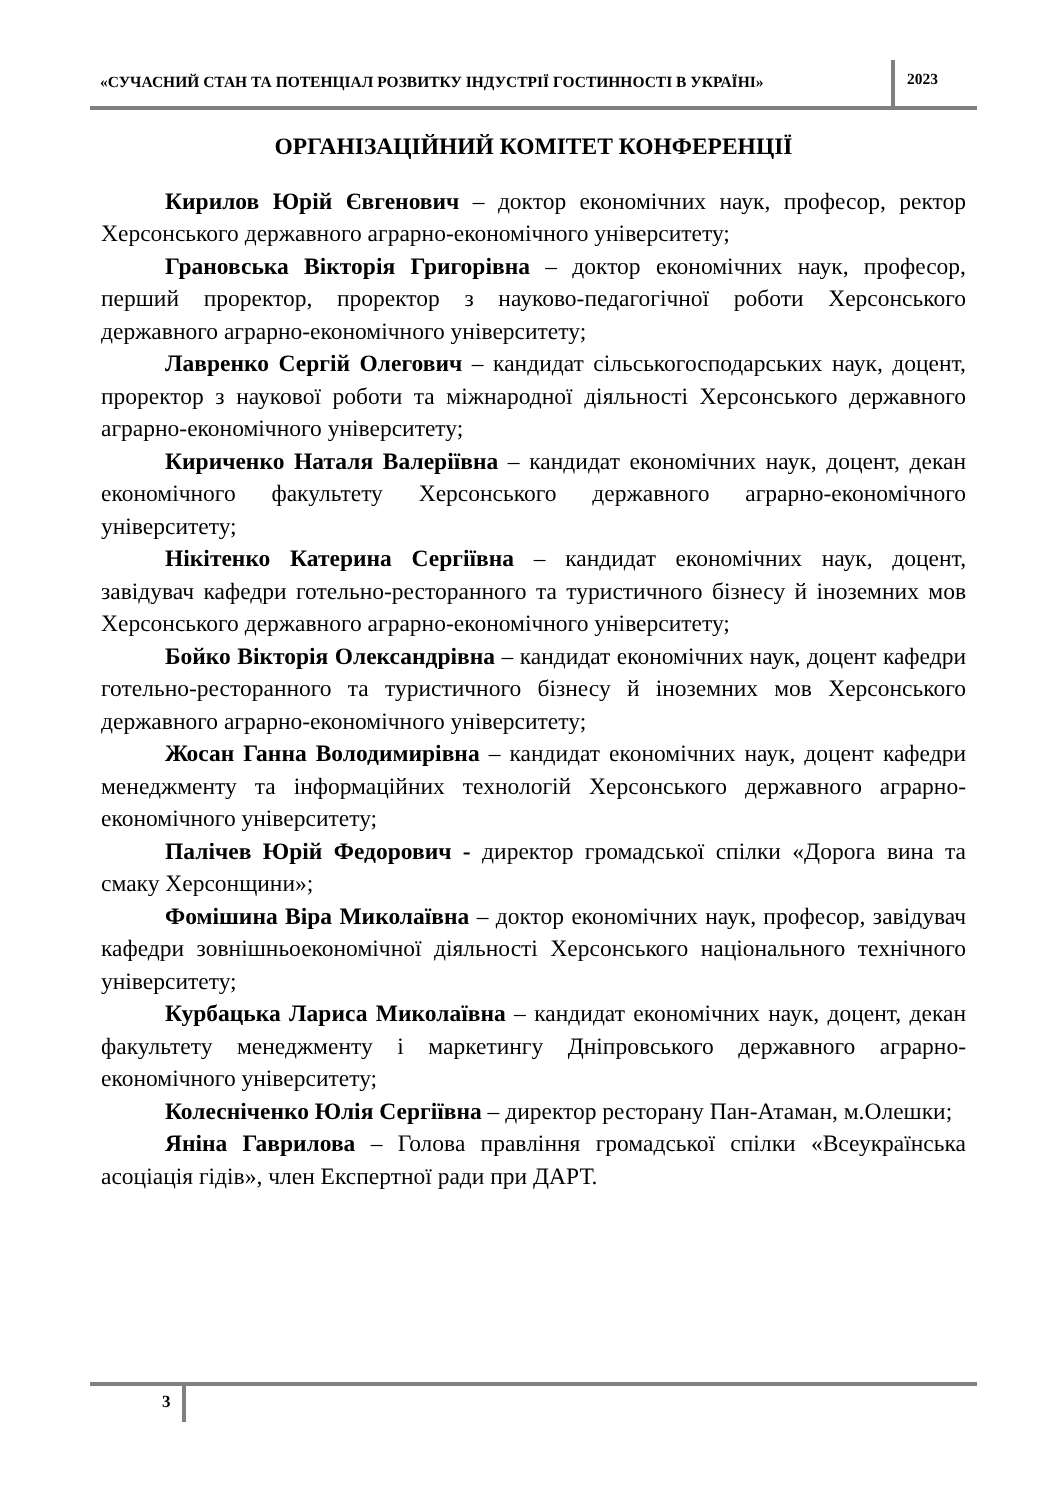«СУЧАСНИЙ СТАН ТА ПОТЕНЦІАЛ РОЗВИТКУ ІНДУСТРІЇ ГОСТИННОСТІ В УКРАЇНІ»
2023
ОРГАНІЗАЦІЙНИЙ КОМІТЕТ КОНФЕРЕНЦІЇ
Кирилов Юрій Євгенович – доктор економічних наук, професор, ректор Херсонського державного аграрно-економічного університету;
Грановська Вікторія Григорівна – доктор економічних наук, професор, перший проректор, проректор з науково-педагогічної роботи Херсонського державного аграрно-економічного університету;
Лавренко Сергій Олегович – кандидат сільськогосподарських наук, доцент, проректор з наукової роботи та міжнародної діяльності Херсонського державного аграрно-економічного університету;
Кириченко Наталя Валеріївна – кандидат економічних наук, доцент, декан економічного факультету Херсонського державного аграрно-економічного університету;
Нікітенко Катерина Сергіївна – кандидат економічних наук, доцент, завідувач кафедри готельно-ресторанного та туристичного бізнесу й іноземних мов Херсонського державного аграрно-економічного університету;
Бойко Вікторія Олександрівна – кандидат економічних наук, доцент кафедри готельно-ресторанного та туристичного бізнесу й іноземних мов Херсонського державного аграрно-економічного університету;
Жосан Ганна Володимирівна – кандидат економічних наук, доцент кафедри менеджменту та інформаційних технологій Херсонського державного аграрно-економічного університету;
Палічев Юрій Федорович - директор громадської спілки «Дорога вина та смаку Херсонщини»;
Фомішина Віра Миколаївна – доктор економічних наук, професор, завідувач кафедри зовнішньоекономічної діяльності Херсонського національного технічного університету;
Курбацька Лариса Миколаївна – кандидат економічних наук, доцент, декан факультету менеджменту і маркетингу Дніпровського державного аграрно-економічного університету;
Колесніченко Юлія Сергіївна – директор ресторану Пан-Атаман, м.Олешки;
Яніна Гаврилова – Голова правління громадської спілки «Всеукраїнська асоціація гідів», член Експертної ради при ДАРТ.
3